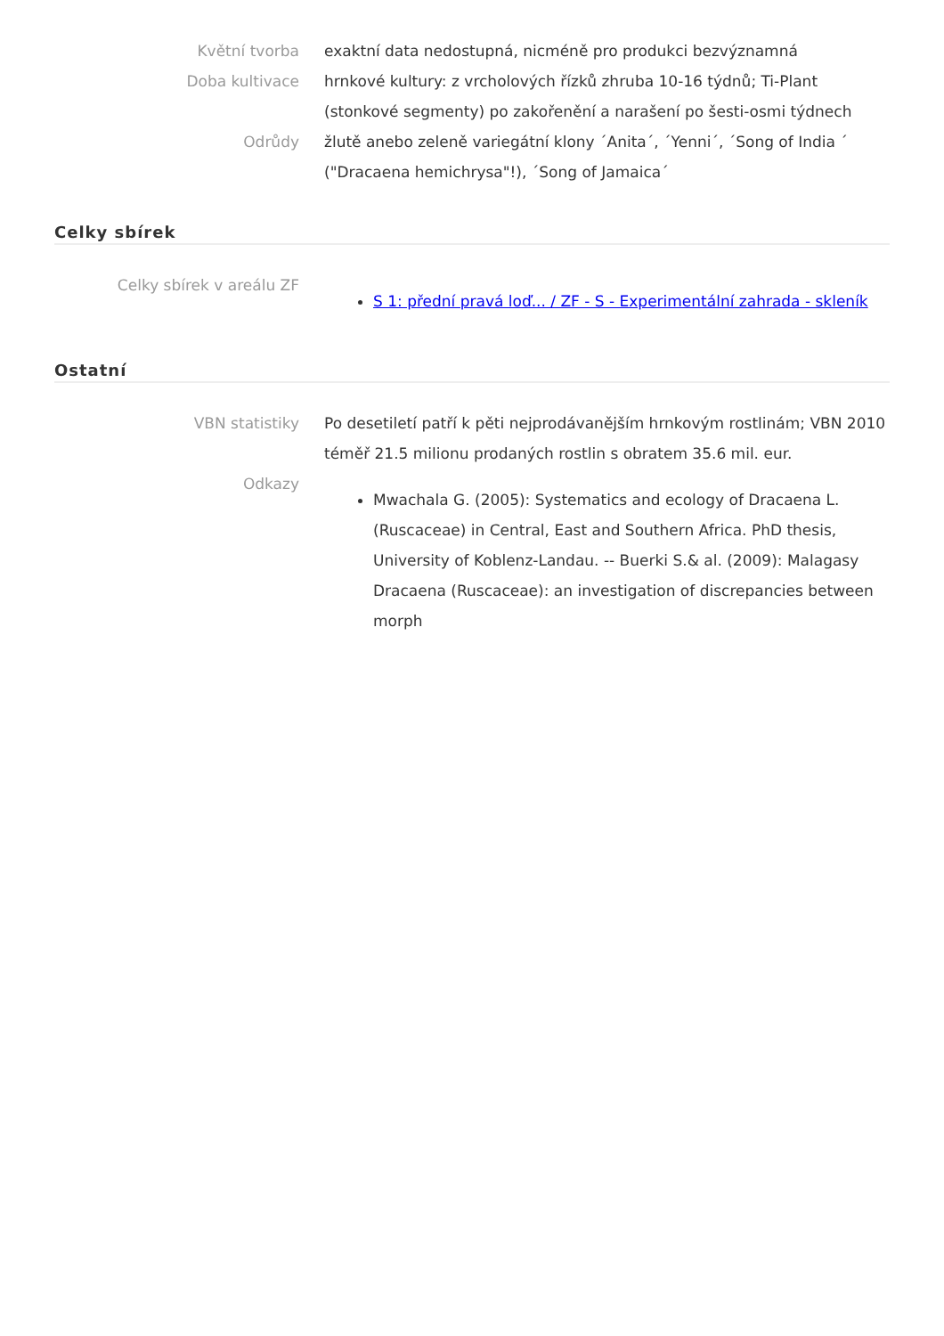Květní tvorba exaktní data nedostupná, nicméně pro produkci bezvýznamná
Doba kultivace hrnkové kultury: z vrcholových řízků zhruba 10-16 týdnů; Ti-Plant (stonkové segmenty) po zakořenění a narašení po šesti-osmi týdnech
Odrůdy žlutě anebo zeleně variegátní klony ´Anita´, ´Yenni´, ´Song of India ´ ("Dracaena hemichrysa"!), ´Song of Jamaica´
Celky sbírek
Celky sbírek v areálu ZF
S 1: přední pravá loď... / ZF - S - Experimentální zahrada - skleník
Ostatní
VBN statistiky Po desetiletí patří k pěti nejprodávanějším hrnkovým rostlinám; VBN 2010 téměř 21.5 milionu prodaných rostlin s obratem 35.6 mil. eur.
Odkazy
Mwachala G. (2005): Systematics and ecology of Dracaena L. (Ruscaceae) in Central, East and Southern Africa. PhD thesis, University of Koblenz-Landau. -- Buerki S.& al. (2009): Malagasy Dracaena (Ruscaceae): an investigation of discrepancies between morph